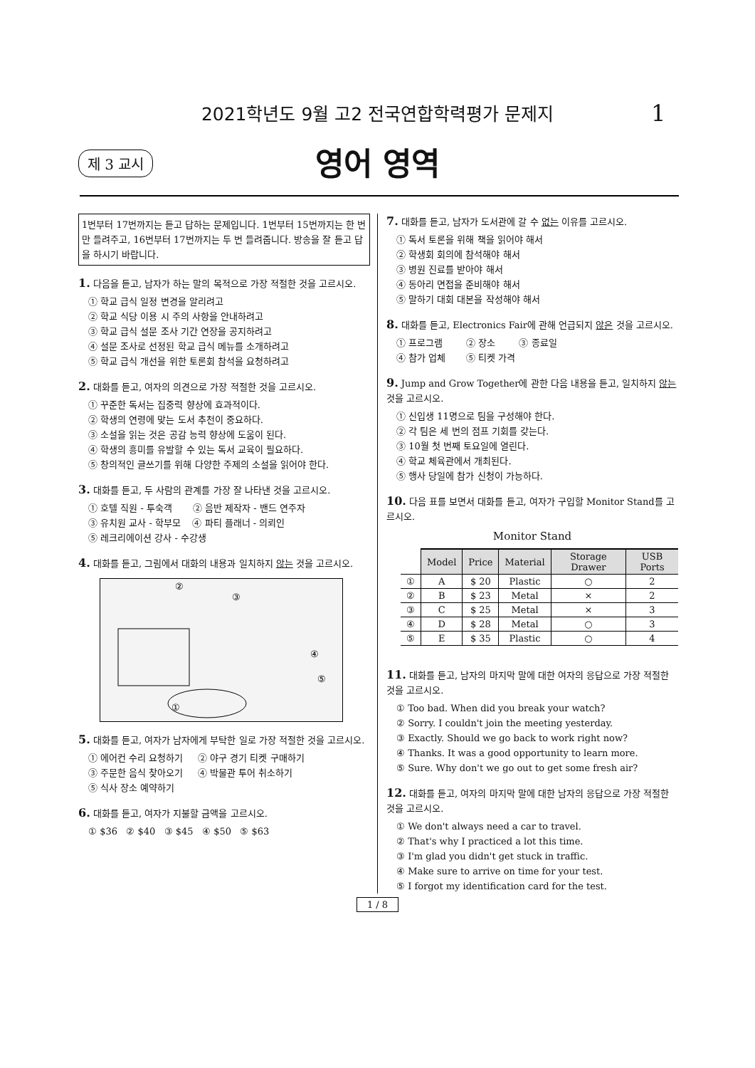2021학년도 9월 고2 전국연합학력평가 문제지 1
제 3 교시
영어 영역
1번부터 17번까지는 듣고 답하는 문제입니다. 1번부터 15번까지는 한 번만 들려주고, 16번부터 17번까지는 두 번 들려줍니다. 방송을 잘 듣고 답을 하시기 바랍니다.
1. 다음을 듣고, 남자가 하는 말의 목적으로 가장 적절한 것을 고르시오.
① 학교 급식 일정 변경을 알리려고
② 학교 식당 이용 시 주의 사항을 안내하려고
③ 학교 급식 설문 조사 기간 연장을 공지하려고
④ 설문 조사로 선정된 학교 급식 메뉴를 소개하려고
⑤ 학교 급식 개선을 위한 토론회 참석을 요청하려고
2. 대화를 듣고, 여자의 의견으로 가장 적절한 것을 고르시오.
① 꾸준한 독서는 집중력 향상에 효과적이다.
② 학생의 연령에 맞는 도서 추천이 중요하다.
③ 소설을 읽는 것은 공감 능력 향상에 도움이 된다.
④ 학생의 흥미를 유발할 수 있는 독서 교육이 필요하다.
⑤ 창의적인 글쓰기를 위해 다양한 주제의 소설을 읽어야 한다.
3. 대화를 듣고, 두 사람의 관계를 가장 잘 나타낸 것을 고르시오.
① 호텔 직원 - 투숙객 ② 음반 제작자 - 밴드 연주자
③ 유치원 교사 - 학부모 ④ 파티 플래너 - 의뢰인
⑤ 레크리에이션 강사 - 수강생
4. 대화를 듣고, 그림에서 대화의 내용과 일치하지 않는 것을 고르시오.
②
③
④
⑤
①
5. 대화를 듣고, 여자가 남자에게 부탁한 일로 가장 적절한 것을 고르시오.
① 에어컨 수리 요청하기 ② 야구 경기 티켓 구매하기
③ 주문한 음식 찾아오기 ④ 박물관 투어 취소하기
⑤ 식사 장소 예약하기
6. 대화를 듣고, 여자가 지불할 금액을 고르시오.
① $36 ② $40 ③ $45 ④ $50 ⑤ $63
7. 대화를 듣고, 남자가 도서관에 갈 수 없는 이유를 고르시오.
① 독서 토론을 위해 책을 읽어야 해서
② 학생회 회의에 참석해야 해서
③ 병원 진료를 받아야 해서
④ 동아리 면접을 준비해야 해서
⑤ 말하기 대회 대본을 작성해야 해서
8. 대화를 듣고, Electronics Fair에 관해 언급되지 않은 것을 고르시오.
① 프로그램 ② 장소 ③ 종료일
④ 참가 업체 ⑤ 티켓 가격
9. Jump and Grow Together에 관한 다음 내용을 듣고, 일치하지 않는 것을 고르시오.
① 신입생 11명으로 팀을 구성해야 한다.
② 각 팀은 세 번의 점프 기회를 갖는다.
③ 10월 첫 번째 토요일에 열린다.
④ 학교 체육관에서 개최된다.
⑤ 행사 당일에 참가 신청이 가능하다.
10. 다음 표를 보면서 대화를 듣고, 여자가 구입할 Monitor Stand를 고르시오.
Monitor Stand
| | Model | Price | Material | Storage Drawer | USB Ports |
| --- | --- | --- | --- | --- | --- |
| ① | A | $ 20 | Plastic | ○ | 2 |
| ② | B | $ 23 | Metal | × | 2 |
| ③ | C | $ 25 | Metal | × | 3 |
| ④ | D | $ 28 | Metal | ○ | 3 |
| ⑤ | E | $ 35 | Plastic | ○ | 4 |
11. 대화를 듣고, 남자의 마지막 말에 대한 여자의 응답으로 가장 적절한 것을 고르시오.
① Too bad. When did you break your watch?
② Sorry. I couldn't join the meeting yesterday.
③ Exactly. Should we go back to work right now?
④ Thanks. It was a good opportunity to learn more.
⑤ Sure. Why don't we go out to get some fresh air?
12. 대화를 듣고, 여자의 마지막 말에 대한 남자의 응답으로 가장 적절한 것을 고르시오.
① We don't always need a car to travel.
② That's why I practiced a lot this time.
③ I'm glad you didn't get stuck in traffic.
④ Make sure to arrive on time for your test.
⑤ I forgot my identification card for the test.
1 / 8